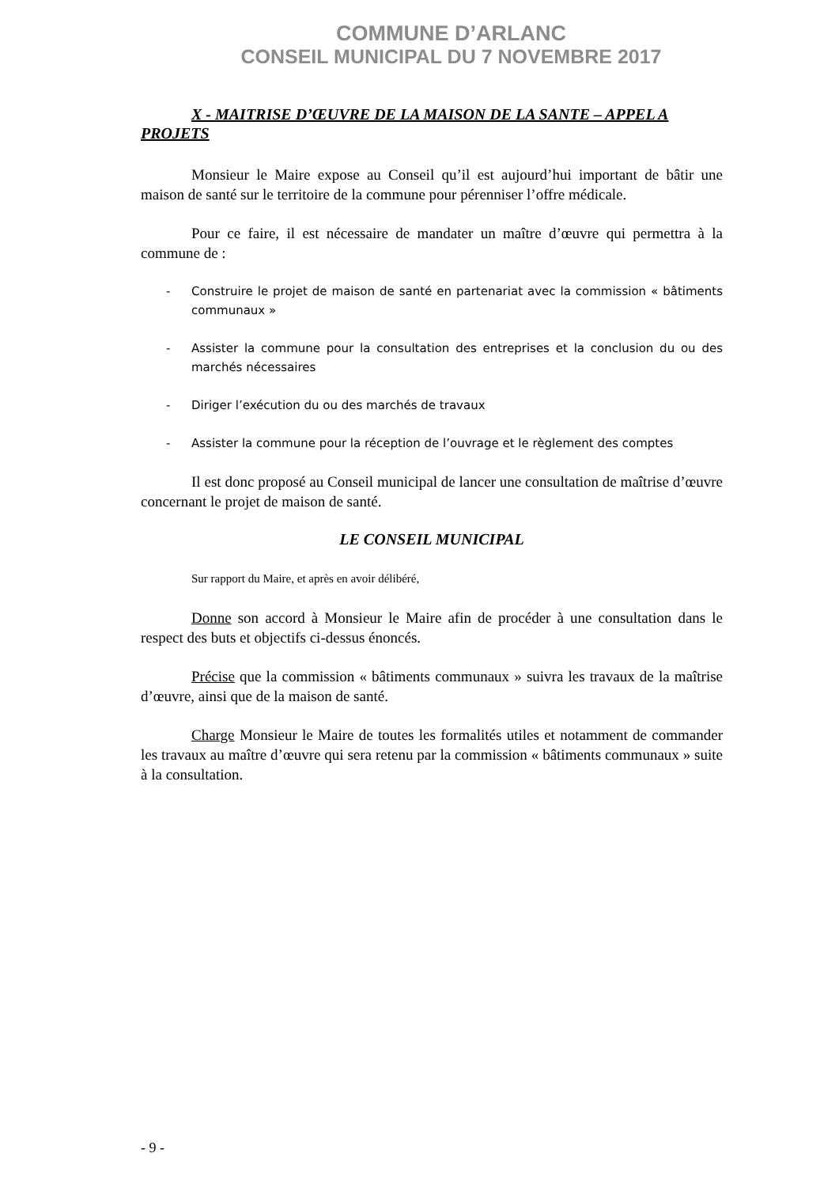COMMUNE D’ARLANC
CONSEIL MUNICIPAL DU 7 NOVEMBRE 2017
X - MAITRISE D’ŒUVRE DE LA MAISON DE LA SANTE – APPEL A PROJETS
Monsieur le Maire expose au Conseil qu’il est aujourd’hui important de bâtir une maison de santé sur le territoire de la commune pour pérenniser l’offre médicale.
Pour ce faire, il est nécessaire de mandater un maître d’œuvre qui permettra à la commune de :
- Construire le projet de maison de santé en partenariat avec la commission « bâtiments communaux »
- Assister la commune pour la consultation des entreprises et la conclusion du ou des marchés nécessaires
- Diriger l’exécution du ou des marchés de travaux
- Assister la commune pour la réception de l’ouvrage et le règlement des comptes
Il est donc proposé au Conseil municipal de lancer une consultation de maîtrise d’œuvre concernant le projet de maison de santé.
LE CONSEIL MUNICIPAL
Sur rapport du Maire, et après en avoir délibéré,
Donne son accord à Monsieur le Maire afin de procéder à une consultation dans le respect des buts et objectifs ci-dessus énoncés.
Précise que la commission « bâtiments communaux » suivra les travaux de la maîtrise d’œuvre, ainsi que de la maison de santé.
Charge Monsieur le Maire de toutes les formalités utiles et notamment de commander les travaux au maître d’œuvre qui sera retenu par la commission « bâtiments communaux » suite à la consultation.
- 9 -